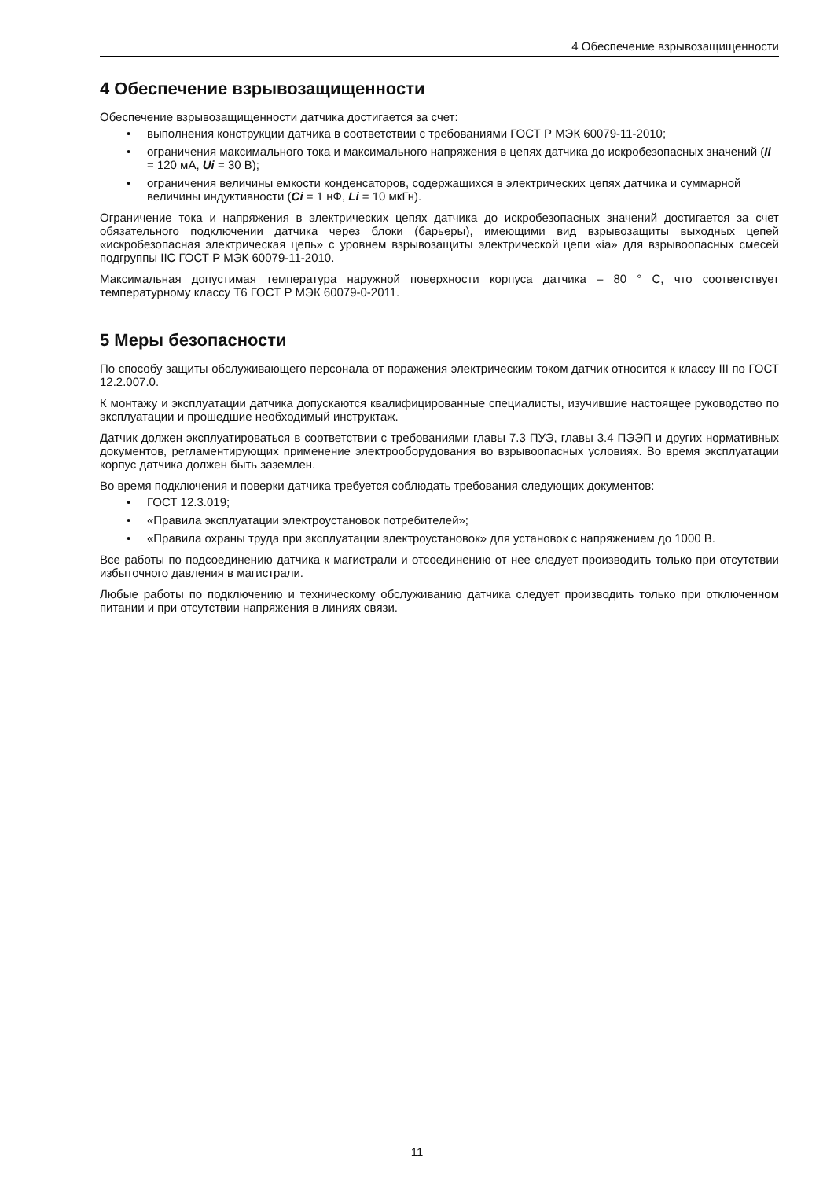4 Обеспечение взрывозащищенности
4 Обеспечение взрывозащищенности
Обеспечение взрывозащищенности датчика достигается за счет:
• выполнения конструкции датчика в соответствии с требованиями ГОСТ Р МЭК 60079-11-2010;
• ограничения максимального тока и максимального напряжения в цепях датчика до искробезопасных значений (Ii = 120 мА, Ui = 30 В);
• ограничения величины емкости конденсаторов, содержащихся в электрических цепях датчика и суммарной величины индуктивности (Ci = 1 нФ, Li = 10 мкГн).
Ограничение тока и напряжения в электрических цепях датчика до искробезопасных значений достигается за счет обязательного подключении датчика через блоки (барьеры), имеющими вид взрывозащиты выходных цепей «искробезопасная электрическая цепь» с уровнем взрывозащиты электрической цепи «ia» для взрывоопасных смесей подгруппы IIC ГОСТ Р МЭК 60079-11-2010.
Максимальная допустимая температура наружной поверхности корпуса датчика – 80 ° С, что соответствует температурному классу Т6 ГОСТ Р МЭК 60079-0-2011.
5 Меры безопасности
По способу защиты обслуживающего персонала от поражения электрическим током датчик относится к классу III по ГОСТ 12.2.007.0.
К монтажу и эксплуатации датчика допускаются квалифицированные специалисты, изучившие настоящее руководство по эксплуатации и прошедшие необходимый инструктаж.
Датчик должен эксплуатироваться в соответствии с требованиями главы 7.3 ПУЭ, главы 3.4 ПЭЭП и других нормативных документов, регламентирующих применение электрооборудования во взрывоопасных условиях. Во время эксплуатации корпус датчика должен быть заземлен.
Во время подключения и поверки датчика требуется соблюдать требования следующих документов:
• ГОСТ 12.3.019;
• «Правила эксплуатации электроустановок потребителей»;
• «Правила охраны труда при эксплуатации электроустановок» для установок с напряжением до 1000 В.
Все работы по подсоединению датчика к магистрали и отсоединению от нее следует производить только при отсутствии избыточного давления в магистрали.
Любые работы по подключению и техническому обслуживанию датчика следует производить только при отключенном питании и при отсутствии напряжения в линиях связи.
11